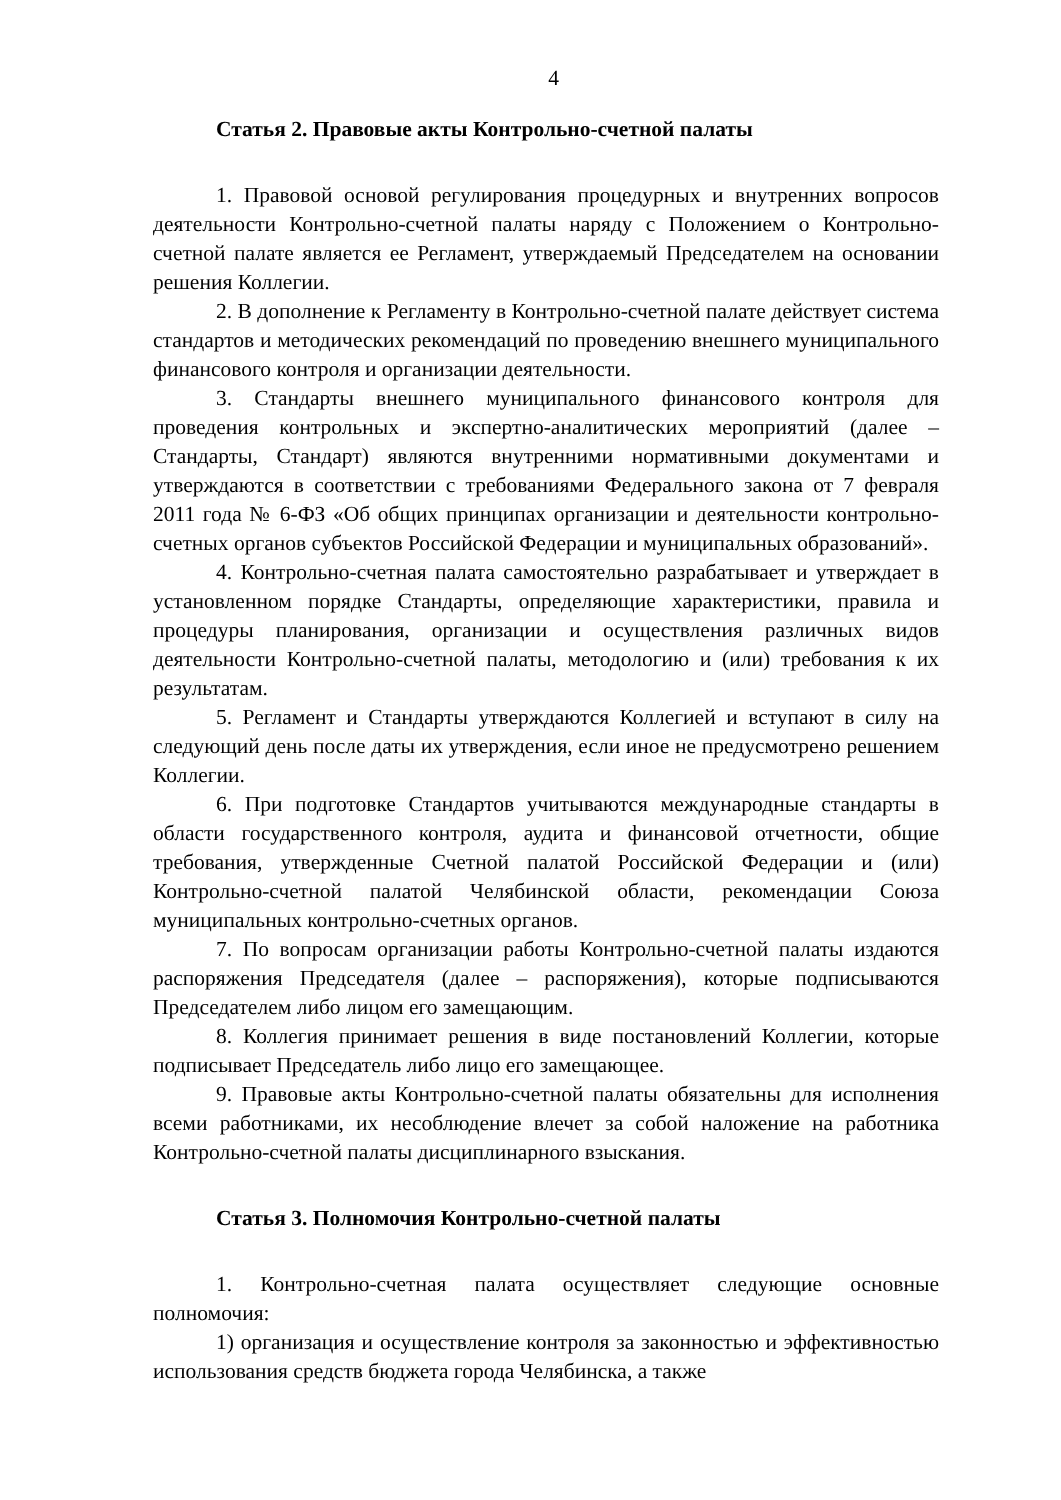4
Статья 2. Правовые акты Контрольно-счетной палаты
1. Правовой основой регулирования процедурных и внутренних вопросов деятельности Контрольно-счетной палаты наряду с Положением о Контрольно-счетной палате является ее Регламент, утверждаемый Председателем на основании решения Коллегии.
2. В дополнение к Регламенту в Контрольно-счетной палате действует система стандартов и методических рекомендаций по проведению внешнего муниципального финансового контроля и организации деятельности.
3. Стандарты внешнего муниципального финансового контроля для проведения контрольных и экспертно-аналитических мероприятий (далее – Стандарты, Стандарт) являются внутренними нормативными документами и утверждаются в соответствии с требованиями Федерального закона от 7 февраля 2011 года № 6-ФЗ «Об общих принципах организации и деятельности контрольно-счетных органов субъектов Российской Федерации и муниципальных образований».
4. Контрольно-счетная палата самостоятельно разрабатывает и утверждает в установленном порядке Стандарты, определяющие характеристики, правила и процедуры планирования, организации и осуществления различных видов деятельности Контрольно-счетной палаты, методологию и (или) требования к их результатам.
5. Регламент и Стандарты утверждаются Коллегией и вступают в силу на следующий день после даты их утверждения, если иное не предусмотрено решением Коллегии.
6. При подготовке Стандартов учитываются международные стандарты в области государственного контроля, аудита и финансовой отчетности, общие требования, утвержденные Счетной палатой Российской Федерации и (или) Контрольно-счетной палатой Челябинской области, рекомендации Союза муниципальных контрольно-счетных органов.
7. По вопросам организации работы Контрольно-счетной палаты издаются распоряжения Председателя (далее – распоряжения), которые подписываются Председателем либо лицом его замещающим.
8. Коллегия принимает решения в виде постановлений Коллегии, которые подписывает Председатель либо лицо его замещающее.
9. Правовые акты Контрольно-счетной палаты обязательны для исполнения всеми работниками, их несоблюдение влечет за собой наложение на работника Контрольно-счетной палаты дисциплинарного взыскания.
Статья 3. Полномочия Контрольно-счетной палаты
1. Контрольно-счетная палата осуществляет следующие основные полномочия:
1) организация и осуществление контроля за законностью и эффективностью использования средств бюджета города Челябинска, а также